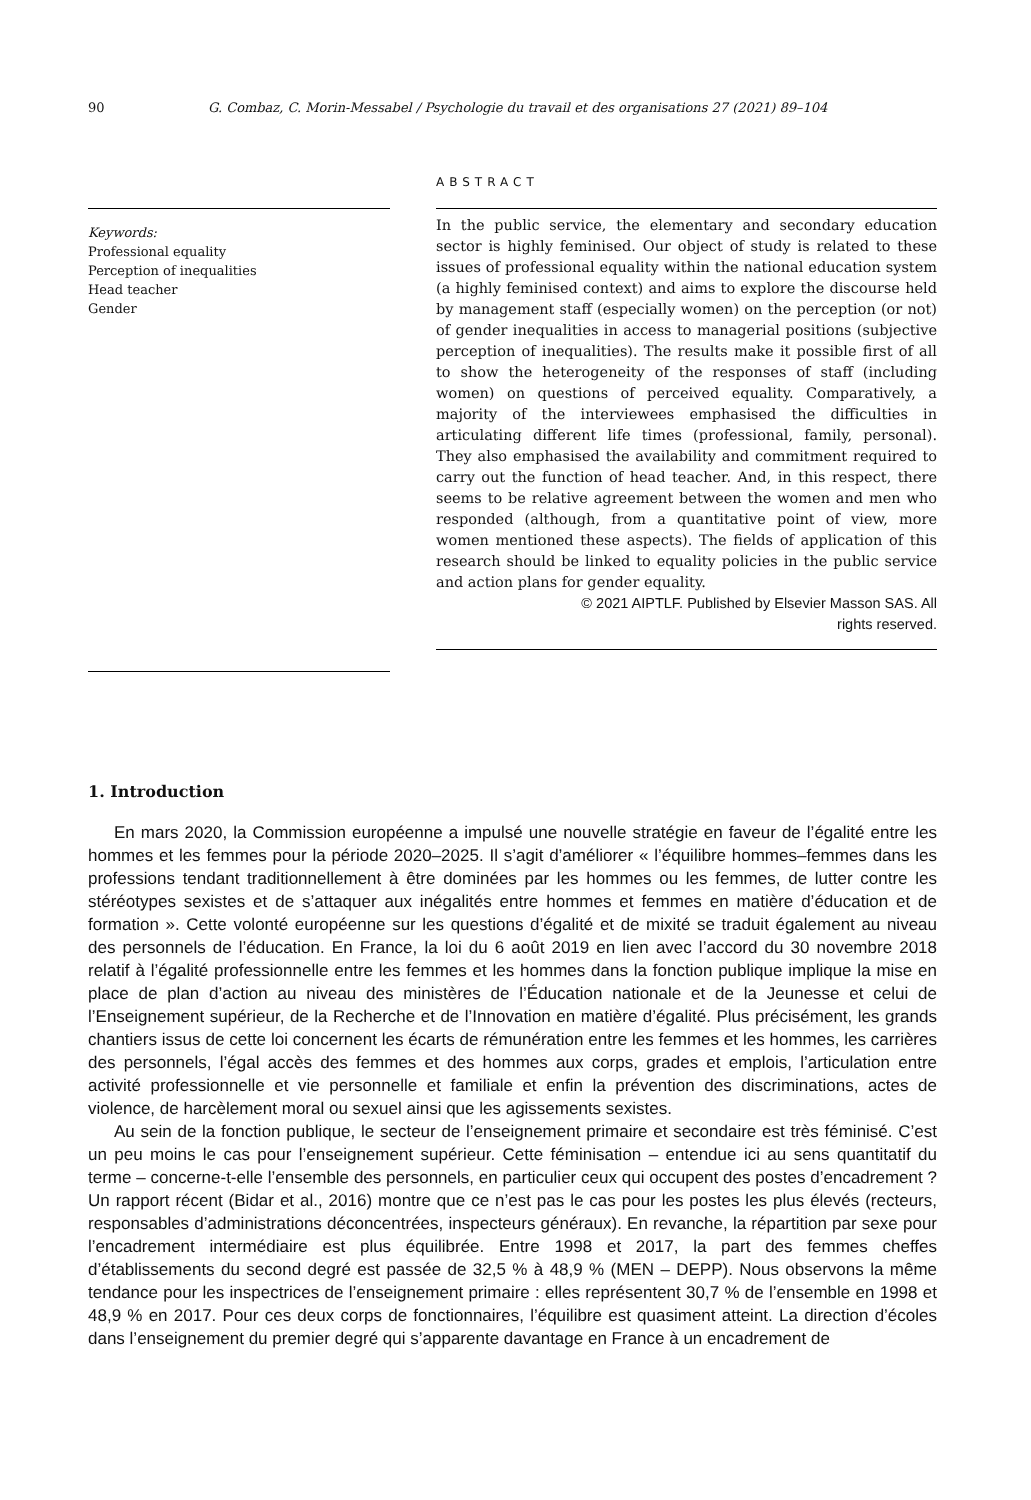90 G. Combaz, C. Morin-Messabel / Psychologie du travail et des organisations 27 (2021) 89–104
Keywords:
Professional equality
Perception of inequalities
Head teacher
Gender
ABSTRACT
In the public service, the elementary and secondary education sector is highly feminised. Our object of study is related to these issues of professional equality within the national education system (a highly feminised context) and aims to explore the discourse held by management staff (especially women) on the perception (or not) of gender inequalities in access to managerial positions (subjective perception of inequalities). The results make it possible first of all to show the heterogeneity of the responses of staff (including women) on questions of perceived equality. Comparatively, a majority of the interviewees emphasised the difficulties in articulating different life times (professional, family, personal). They also emphasised the availability and commitment required to carry out the function of head teacher. And, in this respect, there seems to be relative agreement between the women and men who responded (although, from a quantitative point of view, more women mentioned these aspects). The fields of application of this research should be linked to equality policies in the public service and action plans for gender equality.
© 2021 AIPTLF. Published by Elsevier Masson SAS. All
rights reserved.
1. Introduction
En mars 2020, la Commission européenne a impulsé une nouvelle stratégie en faveur de l’égalité entre les hommes et les femmes pour la période 2020–2025. Il s’agit d’améliorer « l’équilibre hommes–femmes dans les professions tendant traditionnellement à être dominées par les hommes ou les femmes, de lutter contre les stéréotypes sexistes et de s’attaquer aux inégalités entre hommes et femmes en matière d’éducation et de formation ». Cette volonté européenne sur les questions d’égalité et de mixité se traduit également au niveau des personnels de l’éducation. En France, la loi du 6 août 2019 en lien avec l’accord du 30 novembre 2018 relatif à l’égalité professionnelle entre les femmes et les hommes dans la fonction publique implique la mise en place de plan d’action au niveau des ministères de l’Éducation nationale et de la Jeunesse et celui de l’Enseignement supérieur, de la Recherche et de l’Innovation en matière d’égalité. Plus précisément, les grands chantiers issus de cette loi concernent les écarts de rémunération entre les femmes et les hommes, les carrières des personnels, l’égal accès des femmes et des hommes aux corps, grades et emplois, l’articulation entre activité professionnelle et vie personnelle et familiale et enfin la prévention des discriminations, actes de violence, de harcèlement moral ou sexuel ainsi que les agissements sexistes.
Au sein de la fonction publique, le secteur de l’enseignement primaire et secondaire est très féminisé. C’est un peu moins le cas pour l’enseignement supérieur. Cette féminisation – entendue ici au sens quantitatif du terme – concerne-t-elle l’ensemble des personnels, en particulier ceux qui occupent des postes d’encadrement ? Un rapport récent (Bidar et al., 2016) montre que ce n’est pas le cas pour les postes les plus élevés (recteurs, responsables d’administrations déconcentrées, inspecteurs généraux). En revanche, la répartition par sexe pour l’encadrement intermédiaire est plus équilibrée. Entre 1998 et 2017, la part des femmes cheffes d’établissements du second degré est passée de 32,5 % à 48,9 % (MEN – DEPP). Nous observons la même tendance pour les inspectrices de l’enseignement primaire : elles représentent 30,7 % de l’ensemble en 1998 et 48,9 % en 2017. Pour ces deux corps de fonctionnaires, l’équilibre est quasiment atteint. La direction d’écoles dans l’enseignement du premier degré qui s’apparente davantage en France à un encadrement de